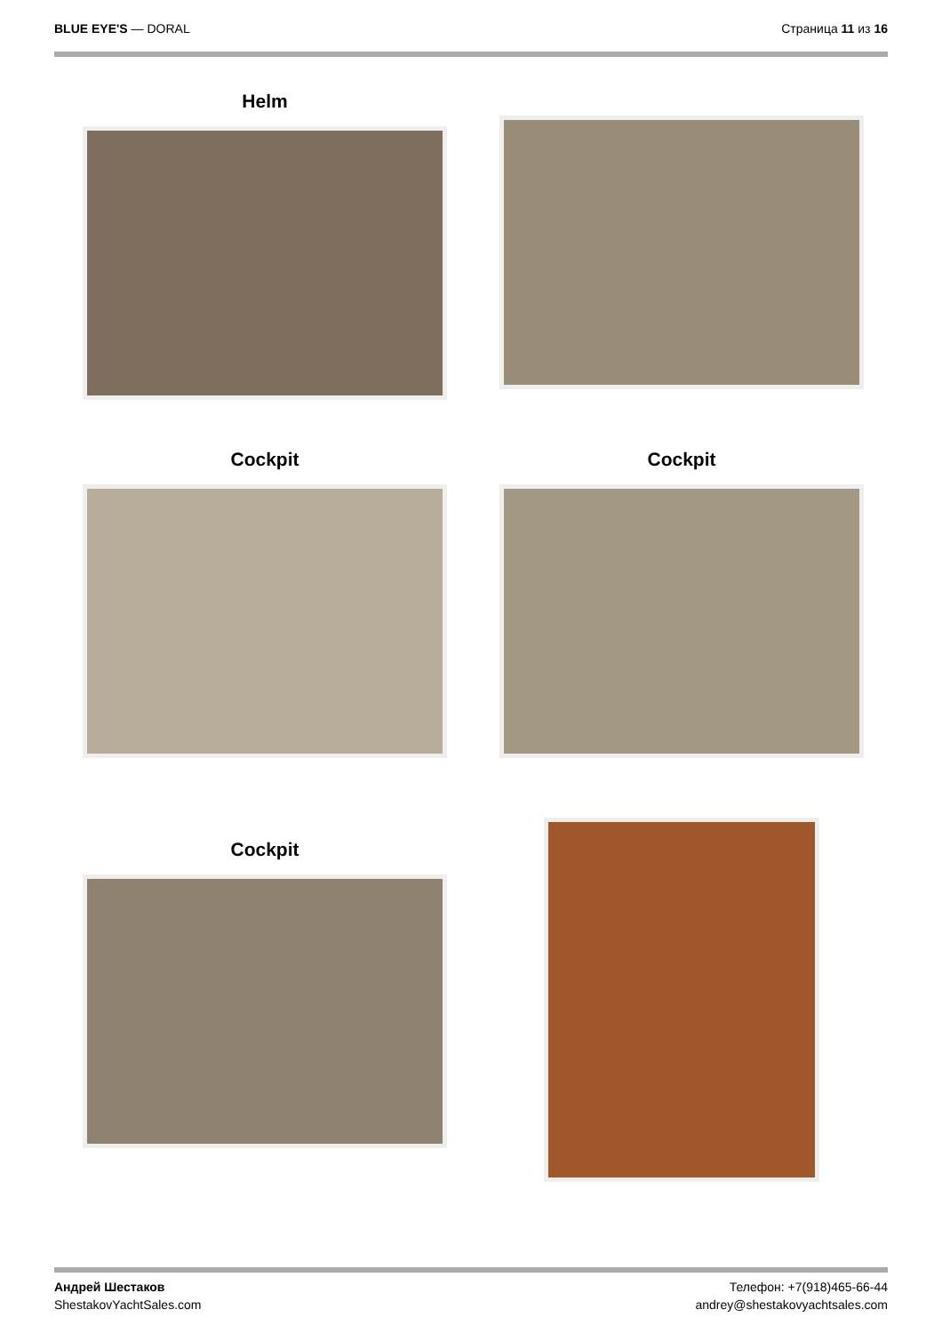BLUE EYE'S — DORAL Страница 11 из 16
Helm
Cockpit Cockpit
Cockpit
Андрей Шестаков
ShestakovYachtSales.com
Телефон: +7(918)465-66-44
andrey@shestakovyachtsales.com